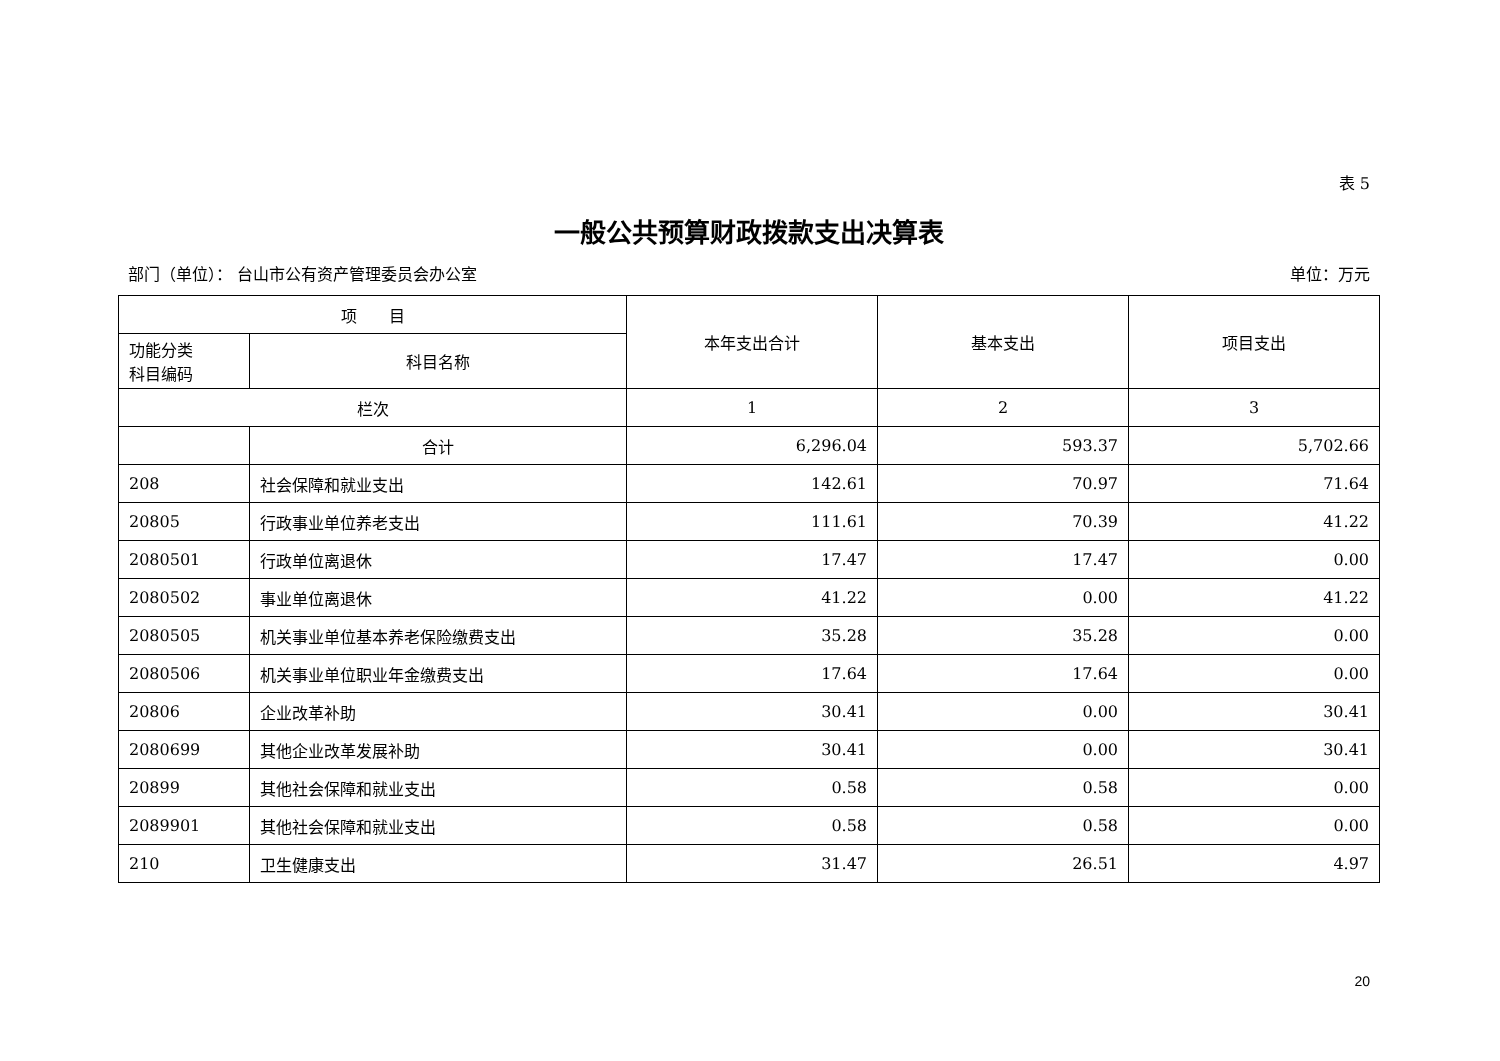表 5
一般公共预算财政拨款支出决算表
部门（单位）： 台山市公有资产管理委员会办公室 单位：万元
| 项 目 | | 本年支出合计 | 基本支出 | 项目支出 |
| --- | --- | --- | --- | --- |
| 功能分类 科目编码 | 科目名称 | | | |
| 栏次 | | 1 | 2 | 3 |
| | 合计 | 6,296.04 | 593.37 | 5,702.66 |
| 208 | 社会保障和就业支出 | 142.61 | 70.97 | 71.64 |
| 20805 | 行政事业单位养老支出 | 111.61 | 70.39 | 41.22 |
| 2080501 | 行政单位离退休 | 17.47 | 17.47 | 0.00 |
| 2080502 | 事业单位离退休 | 41.22 | 0.00 | 41.22 |
| 2080505 | 机关事业单位基本养老保险缴费支出 | 35.28 | 35.28 | 0.00 |
| 2080506 | 机关事业单位职业年金缴费支出 | 17.64 | 17.64 | 0.00 |
| 20806 | 企业改革补助 | 30.41 | 0.00 | 30.41 |
| 2080699 | 其他企业改革发展补助 | 30.41 | 0.00 | 30.41 |
| 20899 | 其他社会保障和就业支出 | 0.58 | 0.58 | 0.00 |
| 2089901 | 其他社会保障和就业支出 | 0.58 | 0.58 | 0.00 |
| 210 | 卫生健康支出 | 31.47 | 26.51 | 4.97 |
20